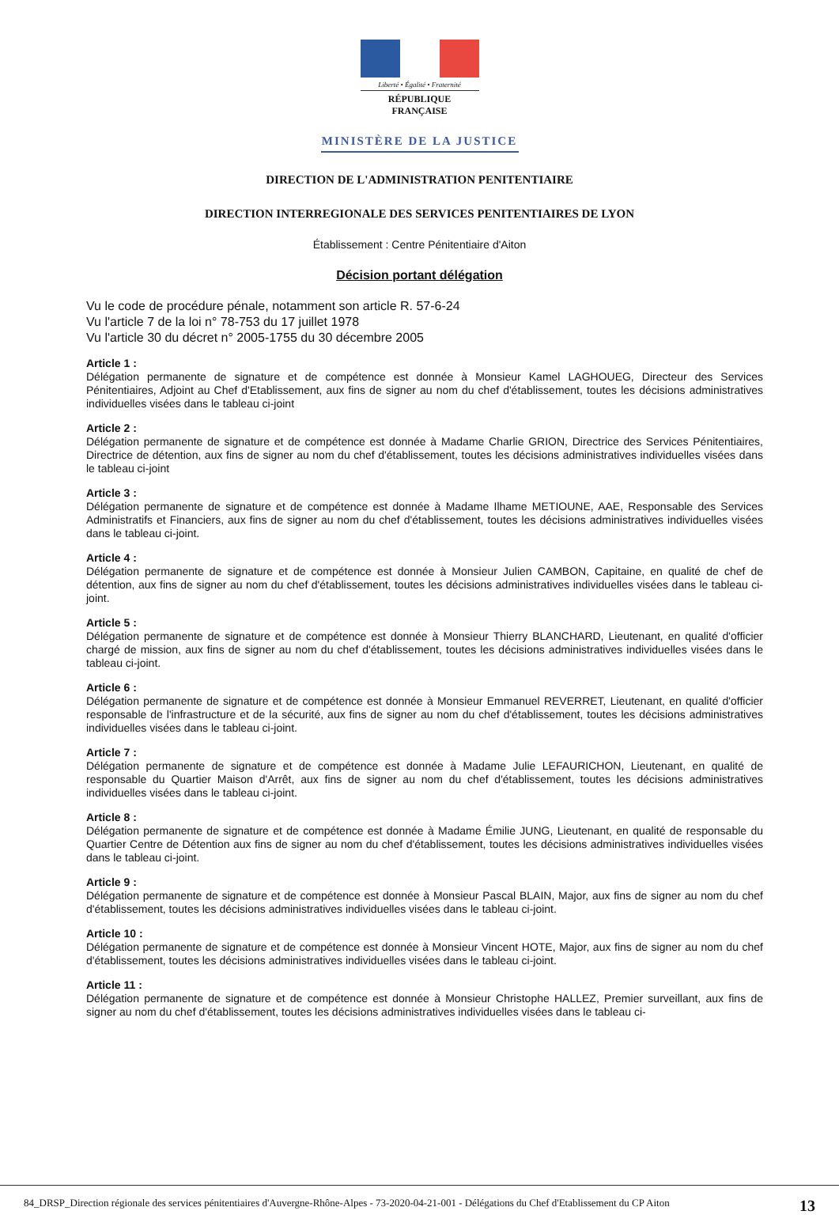Liberté • Égalité • Fraternité
RÉPUBLIQUE FRANÇAISE
MINISTÈRE DE LA JUSTICE
DIRECTION DE L'ADMINISTRATION PENITENTIAIRE
DIRECTION INTERREGIONALE DES SERVICES PENITENTIAIRES DE LYON
Établissement : Centre Pénitentiaire d'Aiton
Décision portant délégation
Vu le code de procédure pénale, notamment son article R. 57-6-24
Vu l'article 7 de la loi n° 78-753 du 17 juillet 1978
Vu l'article 30 du décret n° 2005-1755 du 30 décembre 2005
Article 1 :
Délégation permanente de signature et de compétence est donnée à Monsieur Kamel LAGHOUEG, Directeur des Services Pénitentiaires, Adjoint au Chef d'Etablissement, aux fins de signer au nom du chef d'établissement, toutes les décisions administratives individuelles visées dans le tableau ci-joint
Article 2 :
Délégation permanente de signature et de compétence est donnée à Madame Charlie GRION, Directrice des Services Pénitentiaires, Directrice de détention, aux fins de signer au nom du chef d'établissement, toutes les décisions administratives individuelles visées dans le tableau ci-joint
Article 3 :
Délégation permanente de signature et de compétence est donnée à Madame Ilhame METIOUNE, AAE, Responsable des Services Administratifs et Financiers, aux fins de signer au nom du chef d'établissement, toutes les décisions administratives individuelles visées dans le tableau ci-joint.
Article 4 :
Délégation permanente de signature et de compétence est donnée à Monsieur Julien CAMBON, Capitaine, en qualité de chef de détention, aux fins de signer au nom du chef d'établissement, toutes les décisions administratives individuelles visées dans le tableau ci-joint.
Article 5 :
Délégation permanente de signature et de compétence est donnée à Monsieur Thierry BLANCHARD, Lieutenant, en qualité d'officier chargé de mission, aux fins de signer au nom du chef d'établissement, toutes les décisions administratives individuelles visées dans le tableau ci-joint.
Article 6 :
Délégation permanente de signature et de compétence est donnée à Monsieur Emmanuel REVERRET, Lieutenant, en qualité d'officier responsable de l'infrastructure et de la sécurité, aux fins de signer au nom du chef d'établissement, toutes les décisions administratives individuelles visées dans le tableau ci-joint.
Article 7 :
Délégation permanente de signature et de compétence est donnée à Madame Julie LEFAURICHON, Lieutenant, en qualité de responsable du Quartier Maison d'Arrêt, aux fins de signer au nom du chef d'établissement, toutes les décisions administratives individuelles visées dans le tableau ci-joint.
Article 8 :
Délégation permanente de signature et de compétence est donnée à Madame Émilie JUNG, Lieutenant, en qualité de responsable du Quartier Centre de Détention aux fins de signer au nom du chef d'établissement, toutes les décisions administratives individuelles visées dans le tableau ci-joint.
Article 9 :
Délégation permanente de signature et de compétence est donnée à Monsieur Pascal BLAIN, Major, aux fins de signer au nom du chef d'établissement, toutes les décisions administratives individuelles visées dans le tableau ci-joint.
Article 10 :
Délégation permanente de signature et de compétence est donnée à Monsieur Vincent HOTE, Major, aux fins de signer au nom du chef d'établissement, toutes les décisions administratives individuelles visées dans le tableau ci-joint.
Article 11 :
Délégation permanente de signature et de compétence est donnée à Monsieur Christophe HALLEZ, Premier surveillant, aux fins de signer au nom du chef d'établissement, toutes les décisions administratives individuelles visées dans le tableau ci-
84_DRSP_Direction régionale des services pénitentiaires d'Auvergne-Rhône-Alpes - 73-2020-04-21-001 - Délégations du Chef d'Etablissement du CP Aiton 13